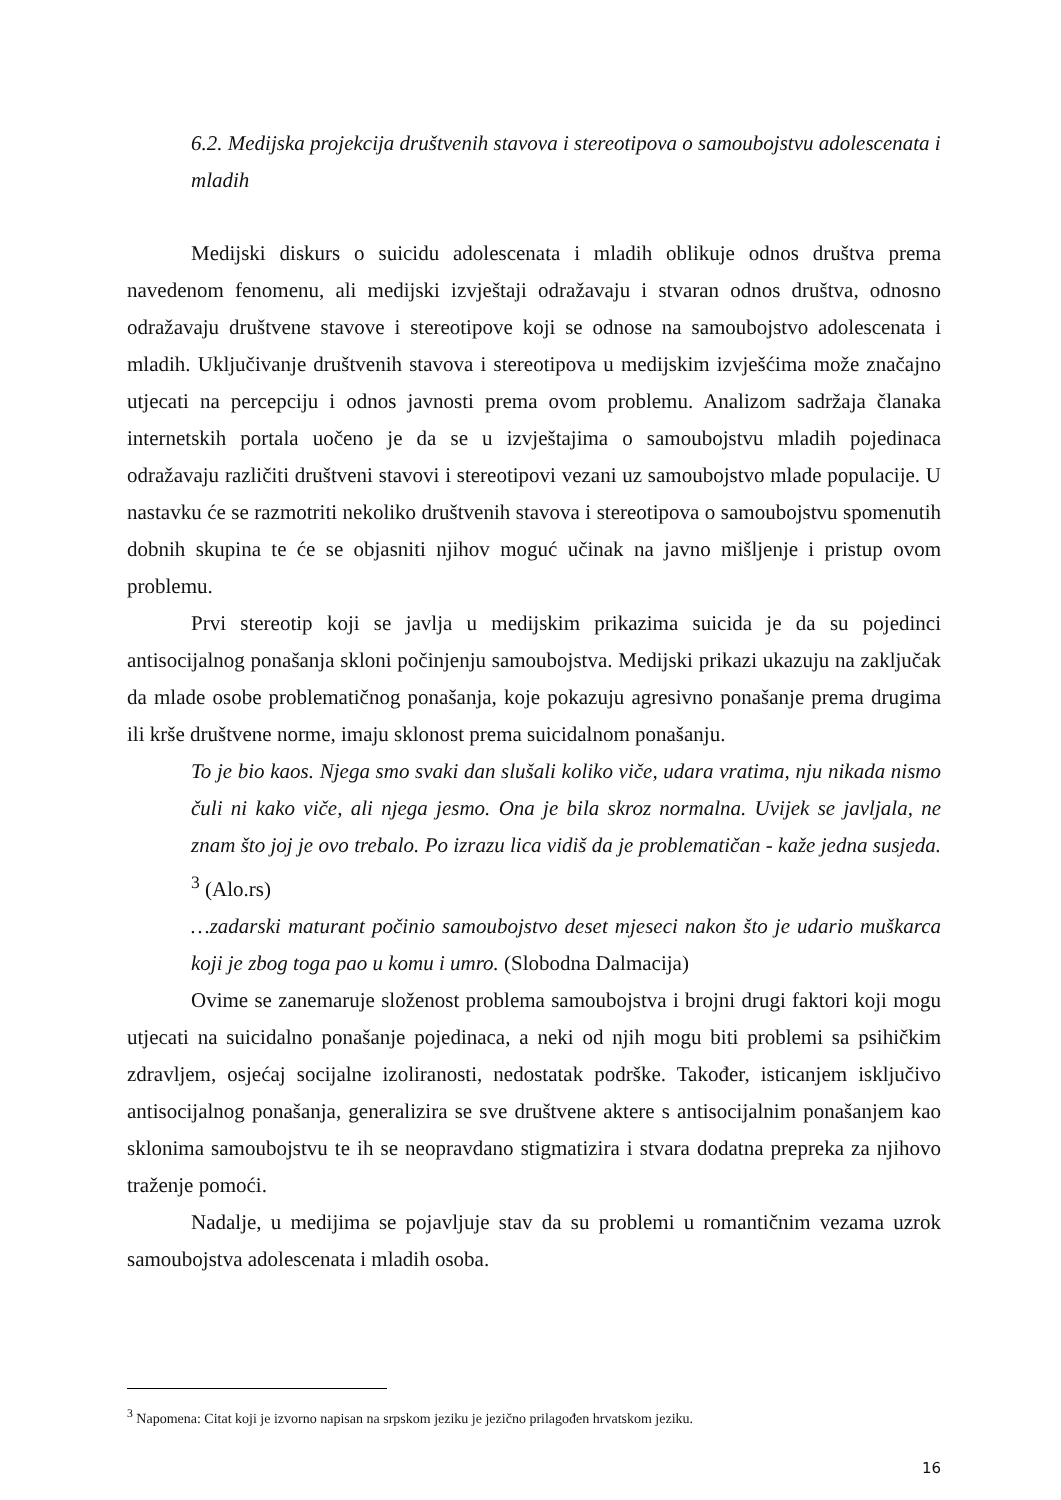6.2. Medijska projekcija društvenih stavova i stereotipova o samoubojstvu adolescenata i mladih
Medijski diskurs o suicidu adolescenata i mladih oblikuje odnos društva prema navedenom fenomenu, ali medijski izvještaji odražavaju i stvaran odnos društva, odnosno odražavaju društvene stavove i stereotipove koji se odnose na samoubojstvo adolescenata i mladih. Uključivanje društvenih stavova i stereotipova u medijskim izvješćima može značajno utjecati na percepciju i odnos javnosti prema ovom problemu. Analizom sadržaja članaka internetskih portala uočeno je da se u izvještajima o samoubojstvu mladih pojedinaca odražavaju različiti društveni stavovi i stereotipovi vezani uz samoubojstvo mlade populacije. U nastavku će se razmotriti nekoliko društvenih stavova i stereotipova o samoubojstvu spomenutih dobnih skupina te će se objasniti njihov moguć učinak na javno mišljenje i pristup ovom problemu.
Prvi stereotip koji se javlja u medijskim prikazima suicida je da su pojedinci antisocijalnog ponašanja skloni počinjenju samoubojstva. Medijski prikazi ukazuju na zaključak da mlade osobe problematičnog ponašanja, koje pokazuju agresivno ponašanje prema drugima ili krše društvene norme, imaju sklonost prema suicidalnom ponašanju.
To je bio kaos. Njega smo svaki dan slušali koliko viče, udara vratima, nju nikada nismo čuli ni kako viče, ali njega jesmo. Ona je bila skroz normalna. Uvijek se javljala, ne znam što joj je ovo trebalo. Po izrazu lica vidiš da je problematičan - kaže jedna susjeda. <sup>3</sup> (Alo.rs)
…zadarski maturant počinio samoubojstvo deset mjeseci nakon što je udario muškarca koji je zbog toga pao u komu i umro. (Slobodna Dalmacija)
Ovime se zanemaruje složenost problema samoubojstva i brojni drugi faktori koji mogu utjecati na suicidalno ponašanje pojedinaca, a neki od njih mogu biti problemi sa psihičkim zdravljem, osjećaj socijalne izoliranosti, nedostatak podrške. Također, isticanjem isključivo antisocijalnog ponašanja, generalizira se sve društvene aktere s antisocijalnim ponašanjem kao sklonima samoubojstvu te ih se neopravdano stigmatizira i stvara dodatna prepreka za njihovo traženje pomoći.
Nadalje, u medijima se pojavljuje stav da su problemi u romantičnim vezama uzrok samoubojstva adolescenata i mladih osoba.
<sup>3</sup> Napomena: Citat koji je izvorno napisan na srpskom jeziku je jezično prilagođen hrvatskom jeziku.
16